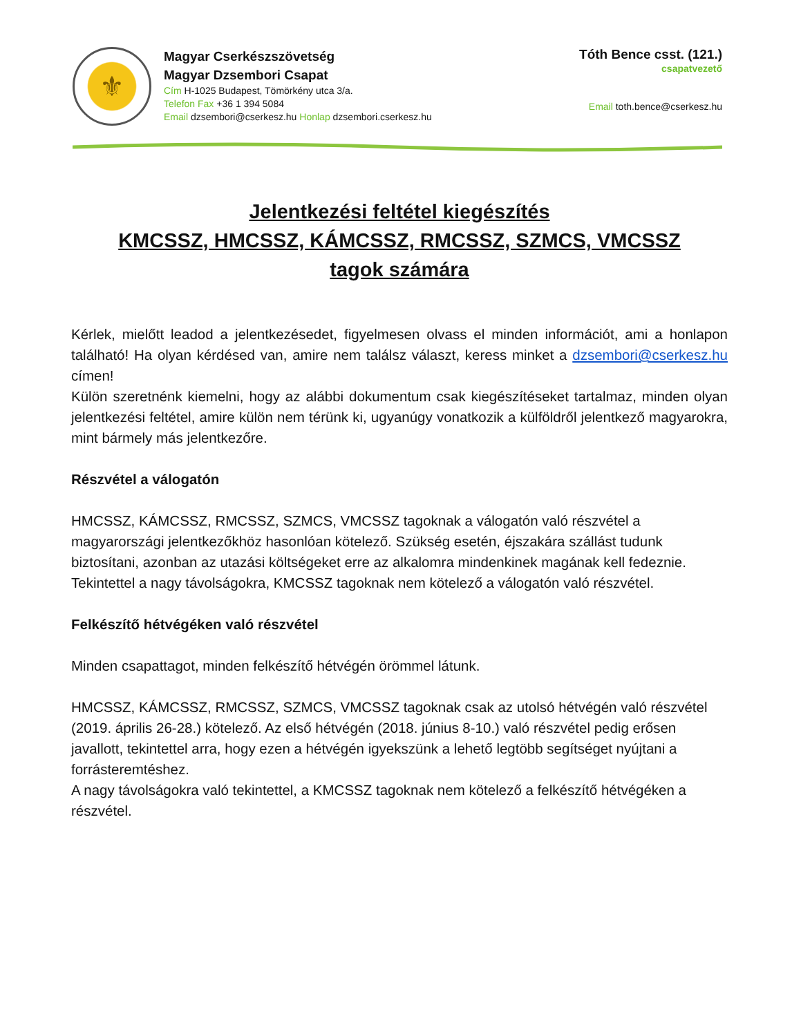⚜
Magyar Cserkészszövetség
Magyar Dzsembori Csapat
Cím H-1025 Budapest, Tömörkény utca 3/a.
Telefon Fax +36 1 394 5084
Email dzsembori@cserkesz.hu Honlap dzsembori.cserkesz.hu
Tóth Bence csst. (121.)
csapatvezető
Email toth.bence@cserkesz.hu
Jelentkezési feltétel kiegészítés
KMCSSZ, HMCSSZ, KÁMCSSZ, RMCSSZ, SZMCS, VMCSSZ
tagok számára
Kérlek, mielőtt leadod a jelentkezésedet, figyelmesen olvass el minden információt, ami a honlapon található! Ha olyan kérdésed van, amire nem találsz választ, keress minket a dzsembori@cserkesz.hu címen!
Külön szeretnénk kiemelni, hogy az alábbi dokumentum csak kiegészítéseket tartalmaz, minden olyan jelentkezési feltétel, amire külön nem térünk ki, ugyanúgy vonatkozik a külföldről jelentkező magyarokra, mint bármely más jelentkezőre.
Részvétel a válogatón
HMCSSZ, KÁMCSSZ, RMCSSZ, SZMCS, VMCSSZ tagoknak a válogatón való részvétel a magyarországi jelentkezőkhöz hasonlóan kötelező. Szükség esetén, éjszakára szállást tudunk biztosítani, azonban az utazási költségeket erre az alkalomra mindenkinek magának kell fedeznie.
Tekintettel a nagy távolságokra, KMCSSZ tagoknak nem kötelező a válogatón való részvétel.
Felkészítő hétvégéken való részvétel
Minden csapattagot, minden felkészítő hétvégén örömmel látunk.
HMCSSZ, KÁMCSSZ, RMCSSZ, SZMCS, VMCSSZ tagoknak csak az utolsó hétvégén való részvétel (2019. április 26-28.) kötelező. Az első hétvégén (2018. június 8-10.) való részvétel pedig erősen javallott, tekintettel arra, hogy ezen a hétvégén igyekszünk a lehető legtöbb segítséget nyújtani a forrásteremtéshez.
A nagy távolságokra való tekintettel, a KMCSSZ tagoknak nem kötelező a felkészítő hétvégéken a részvétel.